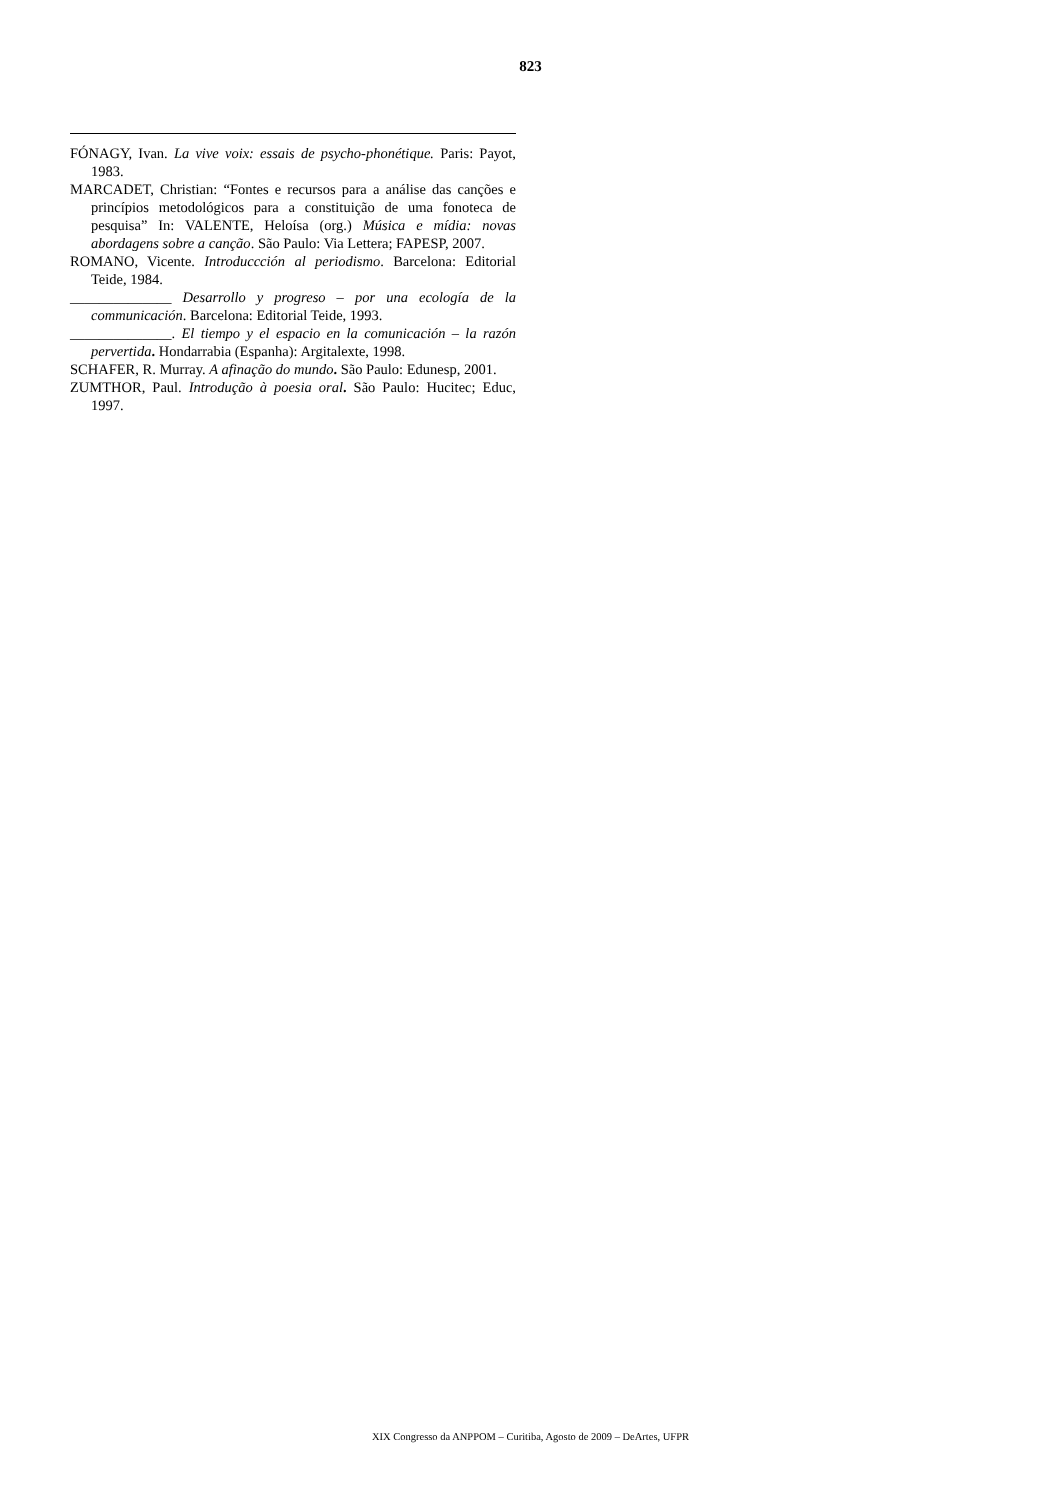823
FÓNAGY, Ivan. La vive voix: essais de psycho-phonétique. Paris: Payot, 1983.
MARCADET, Christian: “Fontes e recursos para a análise das canções e princípios metodológicos para a constituição de uma fonoteca de pesquisa” In: VALENTE, Heloísa (org.) Música e mídia: novas abordagens sobre a canção. São Paulo: Via Lettera; FAPESP, 2007.
ROMANO, Vicente. Introduccción al periodismo. Barcelona: Editorial Teide, 1984.
______________ Desarrollo y progreso – por una ecología de la communicación. Barcelona: Editorial Teide, 1993.
______________. El tiempo y el espacio en la comunicación – la razón pervertida. Hondarrabia (Espanha): Argitalexte, 1998.
SCHAFER, R. Murray. A afinação do mundo. São Paulo: Edunesp, 2001.
ZUMTHOR, Paul. Introdução à poesia oral. São Paulo: Hucitec; Educ, 1997.
XIX Congresso da ANPPOM – Curitiba, Agosto de 2009 – DeArtes, UFPR